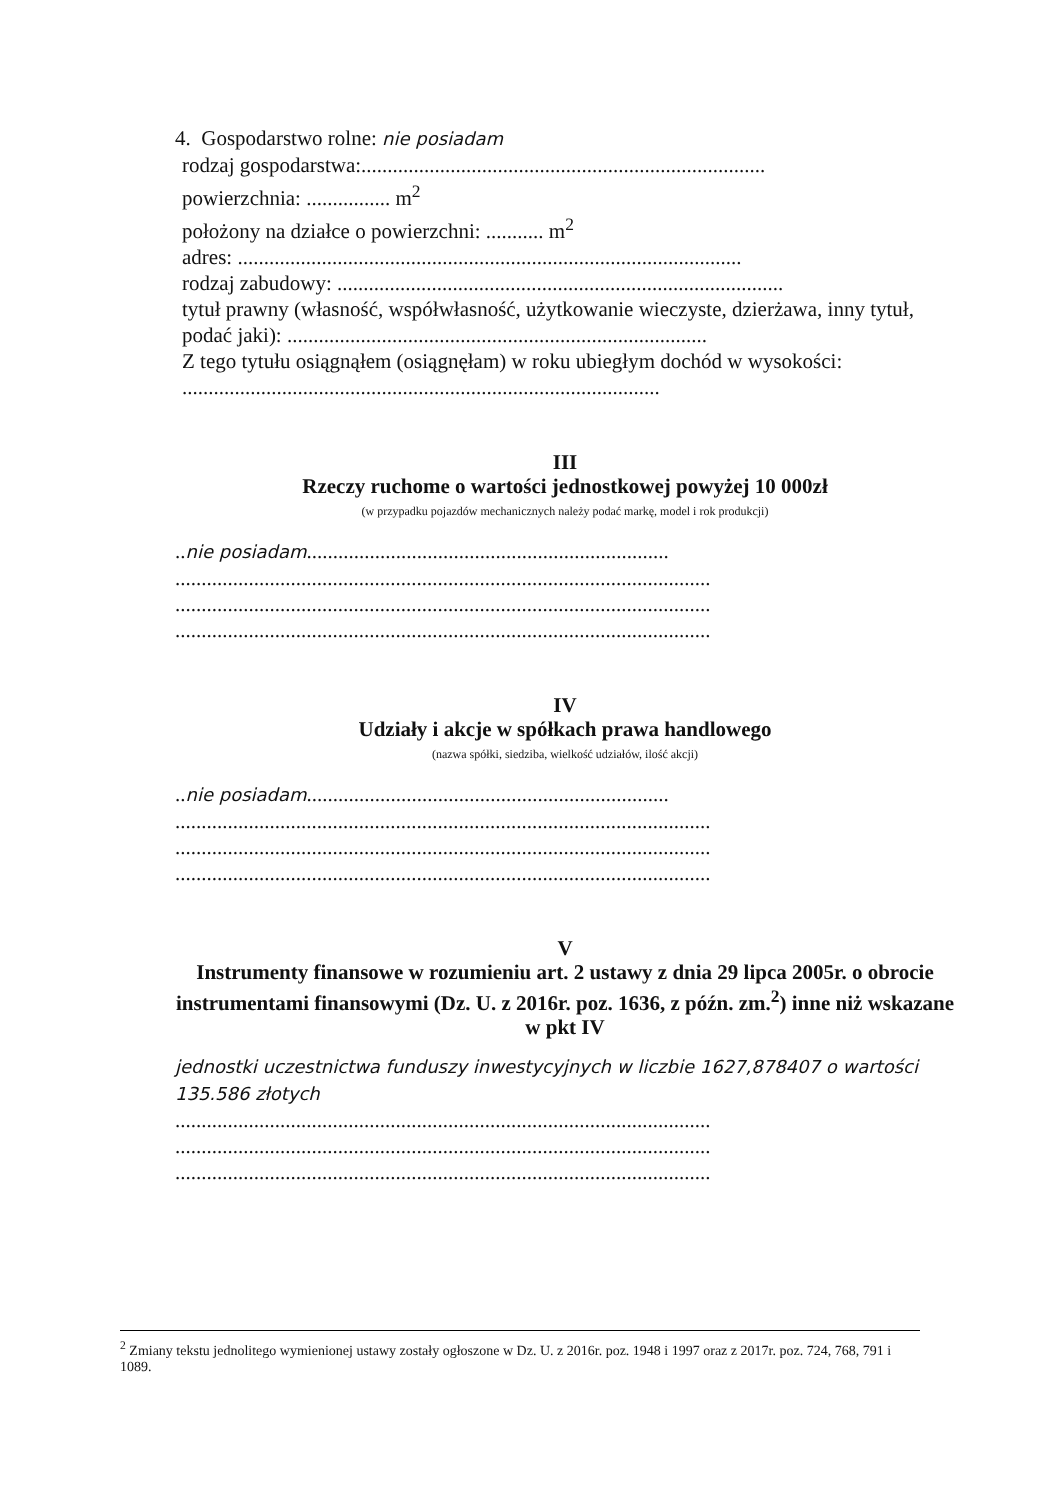4. Gospodarstwo rolne: nie posiadam
rodzaj gospodarstwa:.............................................................................
powierzchnia: ................ m<sup>2</sup>
położony na działce o powierzchni: ........... m<sup>2</sup>
adres: ................................................................................................
rodzaj zabudowy: .....................................................................................
tytuł prawny (własność, współwłasność, użytkowanie wieczyste, dzierżawa, inny tytuł, podać jaki): ................................................................................
Z tego tytułu osiągnąłem (osiągnęłam) w roku ubiegłym dochód w wysokości: ...........................................................................................
III
Rzeczy ruchome o wartości jednostkowej powyżej 10 000zł
(w przypadku pojazdów mechanicznych należy podać markę, model i rok produkcji)
..nie posiadam.....................................................................
......................................................................................................
......................................................................................................
......................................................................................................
IV
Udziały i akcje w spółkach prawa handlowego
(nazwa spółki, siedziba, wielkość udziałów, ilość akcji)
..nie posiadam.....................................................................
......................................................................................................
......................................................................................................
......................................................................................................
V
Instrumenty finansowe w rozumieniu art. 2 ustawy z dnia 29 lipca 2005r. o obrocie instrumentami finansowymi (Dz. U. z 2016r. poz. 1636, z późn. zm.<sup>2</sup>) inne niż wskazane w pkt IV
jednostki uczestnictwa funduszy inwestycyjnych w liczbie 1627,878407 o wartości 135.586 złotych
......................................................................................................
......................................................................................................
......................................................................................................
<sup>2</sup> Zmiany tekstu jednolitego wymienionej ustawy zostały ogłoszone w Dz. U. z 2016r. poz. 1948 i 1997 oraz z 2017r. poz. 724, 768, 791 i 1089.